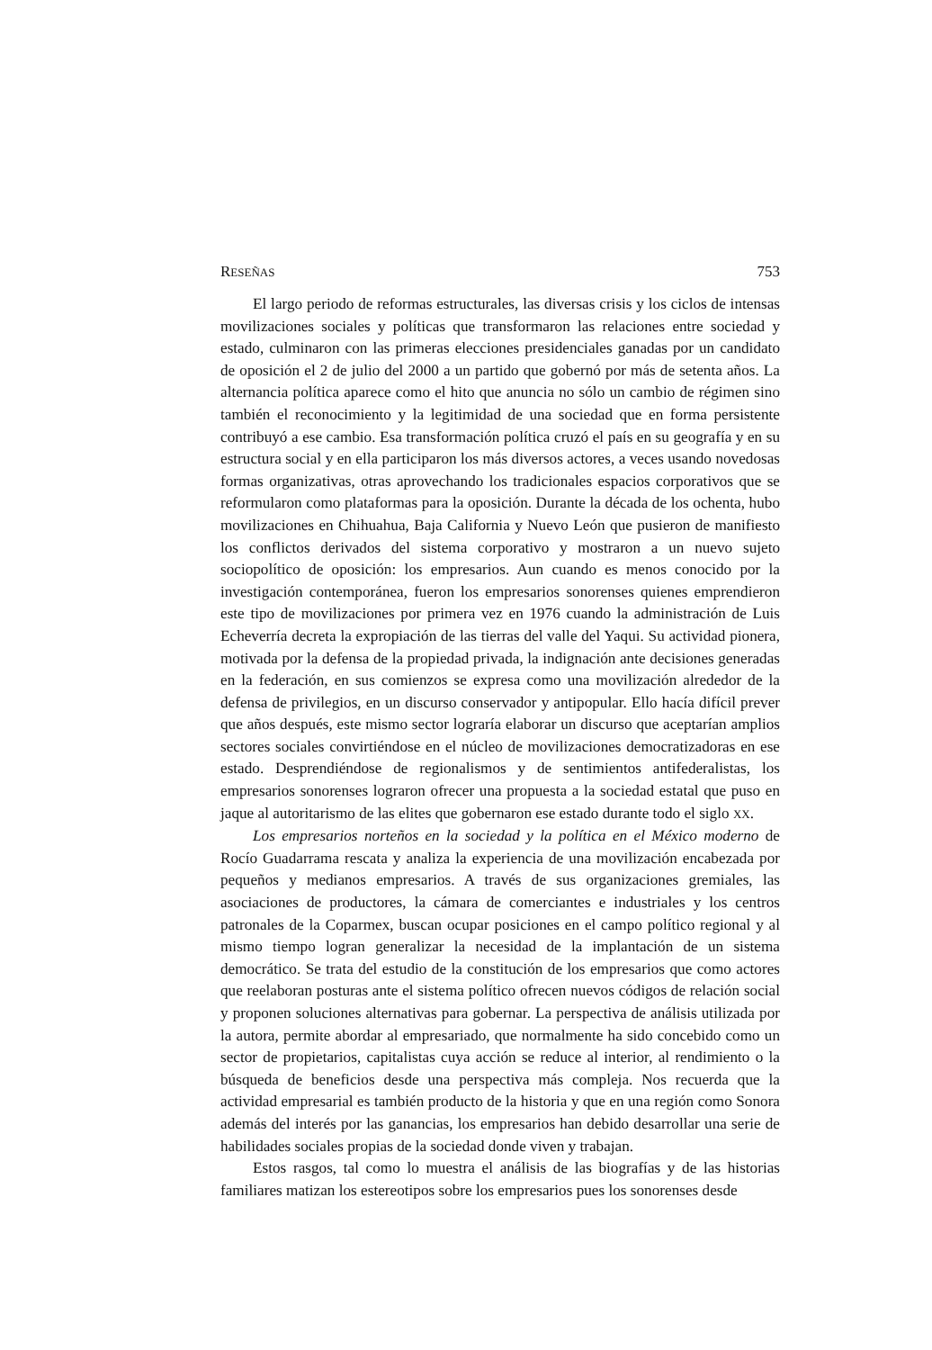RESEÑAS 753
El largo periodo de reformas estructurales, las diversas crisis y los ciclos de intensas movilizaciones sociales y políticas que transformaron las relaciones entre sociedad y estado, culminaron con las primeras elecciones presidenciales ganadas por un candidato de oposición el 2 de julio del 2000 a un partido que gobernó por más de setenta años. La alternancia política aparece como el hito que anuncia no sólo un cambio de régimen sino también el reconocimiento y la legitimidad de una sociedad que en forma persistente contribuyó a ese cambio. Esa transformación política cruzó el país en su geografía y en su estructura social y en ella participaron los más diversos actores, a veces usando novedosas formas organizativas, otras aprovechando los tradicionales espacios corporativos que se reformularon como plataformas para la oposición. Durante la década de los ochenta, hubo movilizaciones en Chihuahua, Baja California y Nuevo León que pusieron de manifiesto los conflictos derivados del sistema corporativo y mostraron a un nuevo sujeto sociopolítico de oposición: los empresarios. Aun cuando es menos conocido por la investigación contemporánea, fueron los empresarios sonorenses quienes emprendieron este tipo de movilizaciones por primera vez en 1976 cuando la administración de Luis Echeverría decreta la expropiación de las tierras del valle del Yaqui. Su actividad pionera, motivada por la defensa de la propiedad privada, la indignación ante decisiones generadas en la federación, en sus comienzos se expresa como una movilización alrededor de la defensa de privilegios, en un discurso conservador y antipopular. Ello hacía difícil prever que años después, este mismo sector lograría elaborar un discurso que aceptarían amplios sectores sociales convirtiéndose en el núcleo de movilizaciones democratizadoras en ese estado. Desprendiéndose de regionalismos y de sentimientos antifederalistas, los empresarios sonorenses lograron ofrecer una propuesta a la sociedad estatal que puso en jaque al autoritarismo de las elites que gobernaron ese estado durante todo el siglo XX.
Los empresarios norteños en la sociedad y la política en el México moderno de Rocío Guadarrama rescata y analiza la experiencia de una movilización encabezada por pequeños y medianos empresarios. A través de sus organizaciones gremiales, las asociaciones de productores, la cámara de comerciantes e industriales y los centros patronales de la Coparmex, buscan ocupar posiciones en el campo político regional y al mismo tiempo logran generalizar la necesidad de la implantación de un sistema democrático. Se trata del estudio de la constitución de los empresarios que como actores que reelaboran posturas ante el sistema político ofrecen nuevos códigos de relación social y proponen soluciones alternativas para gobernar. La perspectiva de análisis utilizada por la autora, permite abordar al empresariado, que normalmente ha sido concebido como un sector de propietarios, capitalistas cuya acción se reduce al interior, al rendimiento o la búsqueda de beneficios desde una perspectiva más compleja. Nos recuerda que la actividad empresarial es también producto de la historia y que en una región como Sonora además del interés por las ganancias, los empresarios han debido desarrollar una serie de habilidades sociales propias de la sociedad donde viven y trabajan.
Estos rasgos, tal como lo muestra el análisis de las biografías y de las historias familiares matizan los estereotipos sobre los empresarios pues los sonorenses desde